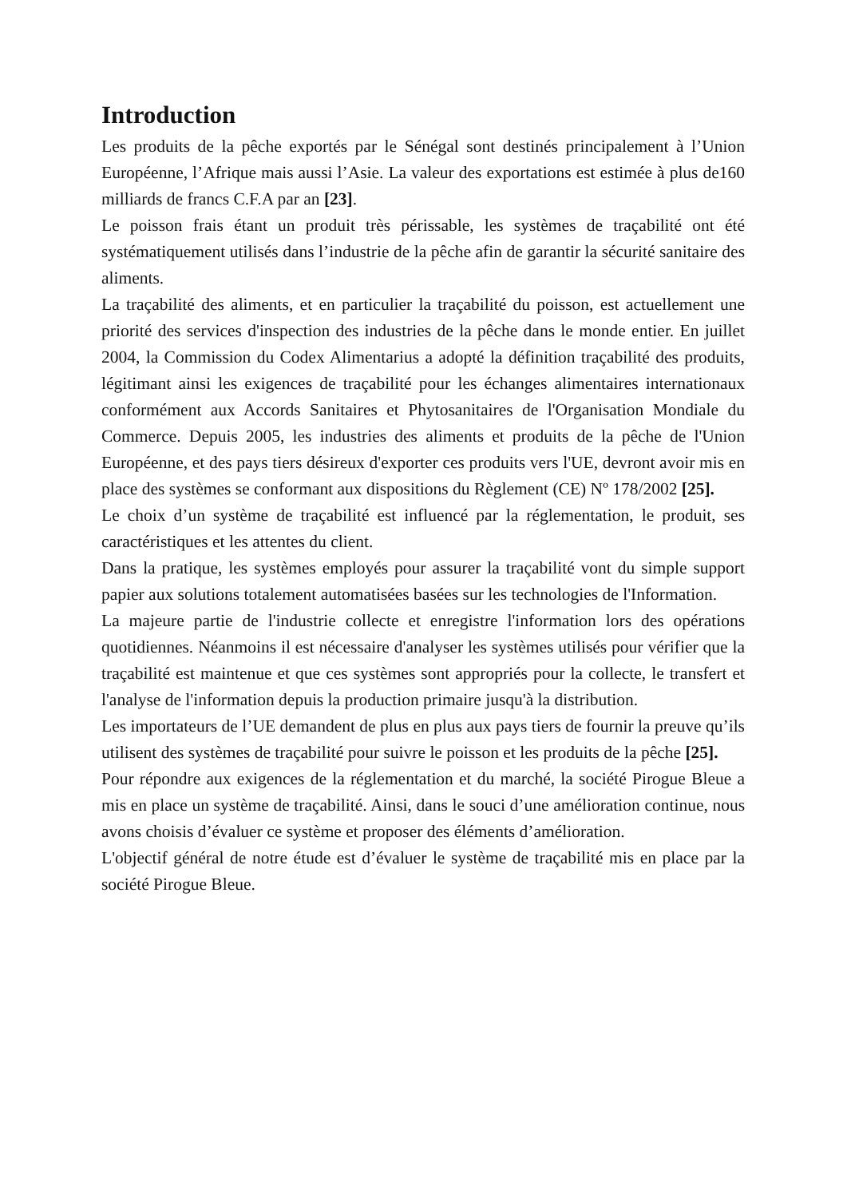Introduction
Les produits de la pêche exportés par le Sénégal sont destinés principalement à l’Union Européenne, l’Afrique mais aussi l’Asie. La valeur des exportations est estimée à plus de160 milliards de francs C.F.A par an [23].
Le poisson frais étant un produit très périssable, les systèmes de traçabilité ont été systématiquement utilisés dans l’industrie de la pêche afin de garantir la sécurité sanitaire des aliments.
La traçabilité des aliments, et en particulier la traçabilité du poisson, est actuellement une priorité des services d'inspection des industries de la pêche dans le monde entier. En juillet 2004, la Commission du Codex Alimentarius a adopté la définition traçabilité des produits, légitimant ainsi les exigences de traçabilité pour les échanges alimentaires internationaux conformément aux Accords Sanitaires et Phytosanitaires de l'Organisation Mondiale du Commerce. Depuis 2005, les industries des aliments et produits de la pêche de l'Union Européenne, et des pays tiers désireux d'exporter ces produits vers l'UE, devront avoir mis en place des systèmes se conformant aux dispositions du Règlement (CE) Nº 178/2002 [25].
Le choix d’un système de traçabilité est influencé par la réglementation, le produit, ses caractéristiques et les attentes du client.
Dans la pratique, les systèmes employés pour assurer la traçabilité vont du simple support papier aux solutions totalement automatisées basées sur les technologies de l'Information.
La majeure partie de l'industrie collecte et enregistre l'information lors des opérations quotidiennes. Néanmoins il est nécessaire d'analyser les systèmes utilisés pour vérifier que la traçabilité est maintenue et que ces systèmes sont appropriés pour la collecte, le transfert et l'analyse de l'information depuis la production primaire jusqu'à la distribution.
Les importateurs de l’UE demandent de plus en plus aux pays tiers de fournir la preuve qu’ils utilisent des systèmes de traçabilité pour suivre le poisson et les produits de la pêche [25].
Pour répondre aux exigences de la réglementation et du marché, la société Pirogue Bleue a mis en place un système de traçabilité. Ainsi, dans le souci d’une amélioration continue, nous avons choisis d’évaluer ce système et proposer des éléments d’amélioration.
L'objectif général de notre étude est d’évaluer le système de traçabilité mis en place par la société Pirogue Bleue.